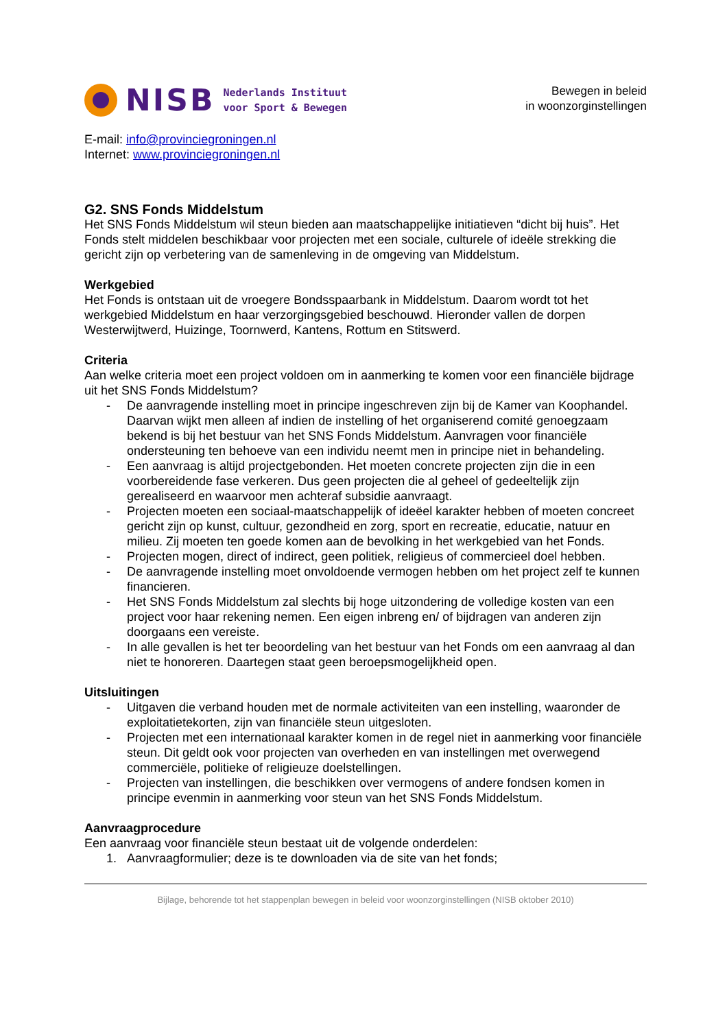NISB
Nederlands Instituut
voor Sport & Bewegen
Bewegen in beleid
in woonzorginstellingen
E-mail: info@provinciegroningen.nl
Internet: www.provinciegroningen.nl
G2. SNS Fonds Middelstum
Het SNS Fonds Middelstum wil steun bieden aan maatschappelijke initiatieven “dicht bij huis”. Het Fonds stelt middelen beschikbaar voor projecten met een sociale, culturele of ideële strekking die gericht zijn op verbetering van de samenleving in de omgeving van Middelstum.
Werkgebied
Het Fonds is ontstaan uit de vroegere Bondsspaarbank in Middelstum. Daarom wordt tot het werkgebied Middelstum en haar verzorgingsgebied beschouwd. Hieronder vallen de dorpen Westerwijtwerd, Huizinge, Toornwerd, Kantens, Rottum en Stitswerd.
Criteria
Aan welke criteria moet een project voldoen om in aanmerking te komen voor een financiële bijdrage uit het SNS Fonds Middelstum?
- De aanvragende instelling moet in principe ingeschreven zijn bij de Kamer van Koophandel. Daarvan wijkt men alleen af indien de instelling of het organiserend comité genoegzaam bekend is bij het bestuur van het SNS Fonds Middelstum. Aanvragen voor financiële ondersteuning ten behoeve van een individu neemt men in principe niet in behandeling.
- Een aanvraag is altijd projectgebonden. Het moeten concrete projecten zijn die in een voorbereidende fase verkeren. Dus geen projecten die al geheel of gedeeltelijk zijn gerealiseerd en waarvoor men achteraf subsidie aanvraagt.
- Projecten moeten een sociaal-maatschappelijk of ideëel karakter hebben of moeten concreet gericht zijn op kunst, cultuur, gezondheid en zorg, sport en recreatie, educatie, natuur en milieu. Zij moeten ten goede komen aan de bevolking in het werkgebied van het Fonds.
- Projecten mogen, direct of indirect, geen politiek, religieus of commercieel doel hebben.
- De aanvragende instelling moet onvoldoende vermogen hebben om het project zelf te kunnen financieren.
- Het SNS Fonds Middelstum zal slechts bij hoge uitzondering de volledige kosten van een project voor haar rekening nemen. Een eigen inbreng en/ of bijdragen van anderen zijn doorgaans een vereiste.
- In alle gevallen is het ter beoordeling van het bestuur van het Fonds om een aanvraag al dan niet te honoreren. Daartegen staat geen beroepsmogelijkheid open.
Uitsluitingen
- Uitgaven die verband houden met de normale activiteiten van een instelling, waaronder de exploitatietekorten, zijn van financiële steun uitgesloten.
- Projecten met een internationaal karakter komen in de regel niet in aanmerking voor financiële steun. Dit geldt ook voor projecten van overheden en van instellingen met overwegend commerciële, politieke of religieuze doelstellingen.
- Projecten van instellingen, die beschikken over vermogens of andere fondsen komen in principe evenmin in aanmerking voor steun van het SNS Fonds Middelstum.
Aanvraagprocedure
Een aanvraag voor financiële steun bestaat uit de volgende onderdelen:
1. Aanvraagformulier; deze is te downloaden via de site van het fonds;
Bijlage, behorende tot het stappenplan bewegen in beleid voor woonzorginstellingen (NISB oktober 2010)